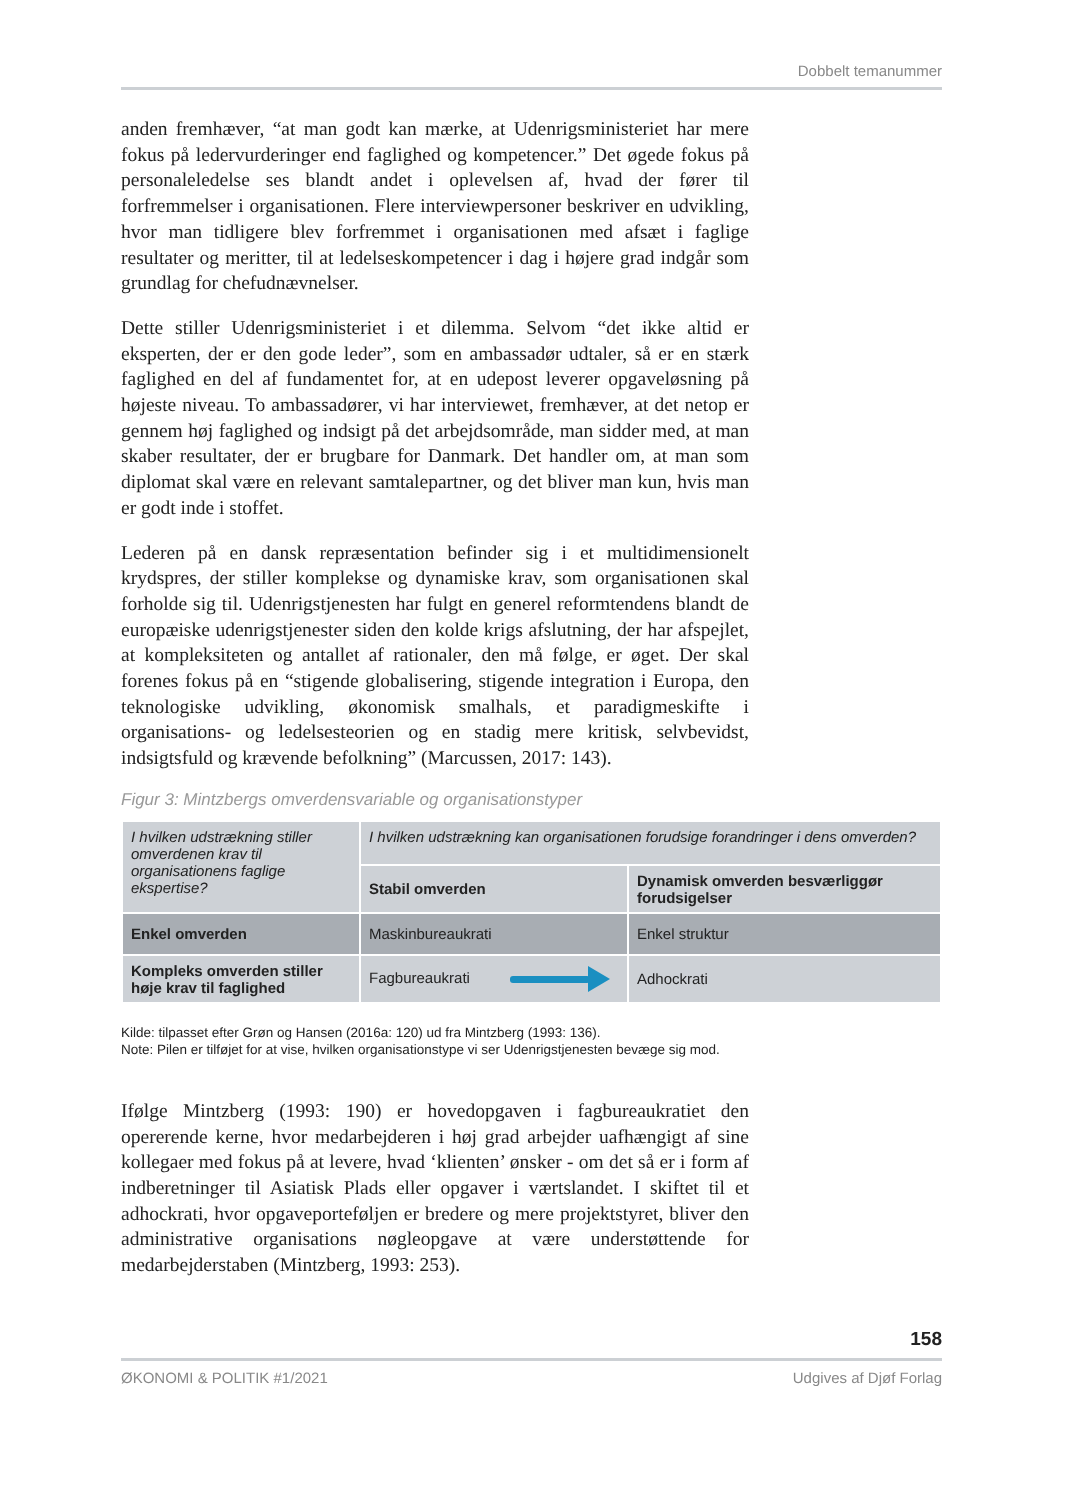Dobbelt temanummer
anden fremhæver, “at man godt kan mærke, at Udenrigsministeriet har mere fokus på ledervurderinger end faglighed og kompetencer.” Det øgede fokus på personaleledelse ses blandt andet i oplevelsen af, hvad der fører til forfremmelser i organisationen. Flere interviewpersoner beskriver en udvikling, hvor man tidligere blev forfremmet i organisationen med afsæt i faglige resultater og meritter, til at ledelseskompetencer i dag i højere grad indgår som grundlag for chefudnævnelser.
Dette stiller Udenrigsministeriet i et dilemma. Selvom “det ikke altid er eksperten, der er den gode leder”, som en ambassadør udtaler, så er en stærk faglighed en del af fundamentet for, at en udepost leverer opgaveløsning på højeste niveau. To ambassadører, vi har interviewet, fremhæver, at det netop er gennem høj faglighed og indsigt på det arbejdsområde, man sidder med, at man skaber resultater, der er brugbare for Danmark. Det handler om, at man som diplomat skal være en relevant samtalepartner, og det bliver man kun, hvis man er godt inde i stoffet.
Lederen på en dansk repræsentation befinder sig i et multidimensionelt krydspres, der stiller komplekse og dynamiske krav, som organisationen skal forholde sig til. Udenrigstjenesten har fulgt en generel reformtendens blandt de europæiske udenrigstjenester siden den kolde krigs afslutning, der har afspejlet, at kompleksiteten og antallet af rationaler, den må følge, er øget. Der skal forenes fokus på en “stigende globalisering, stigende integration i Europa, den teknologiske udvikling, økonomisk smalhals, et paradigmeskifte i organisations- og ledelsesteorien og en stadig mere kritisk, selvbevidst, indsigtsfuld og krævende befolkning” (Marcussen, 2017: 143).
Figur 3: Mintzbergs omverdensvariable og organisationstyper
| I hvilken udstrækning stiller omverdenen krav til organisationens faglige ekspertise? | I hvilken udstrækning kan organisationen forudsige forandringer i dens omverden? | |
| | Stabil omverden | Dynamisk omverden besværliggør forudsigelser |
| Enkel omverden | Maskinbureaukrati | Enkel struktur |
| Kompleks omverden stiller høje krav til faglighed | Fagbureaukrati | Adhockrati |
Kilde: tilpasset efter Grøn og Hansen (2016a: 120) ud fra Mintzberg (1993: 136).
Note: Pilen er tilføjet for at vise, hvilken organisationstype vi ser Udenrigstjenesten bevæge sig mod.
Ifølge Mintzberg (1993: 190) er hovedopgaven i fagbureaukratiet den opererende kerne, hvor medarbejderen i høj grad arbejder uafhængigt af sine kollegaer med fokus på at levere, hvad ‘klienten’ ønsker - om det så er i form af indberetninger til Asiatisk Plads eller opgaver i værtslandet. I skiftet til et adhockrati, hvor opgaveporteføljen er bredere og mere projektstyret, bliver den administrative organisations nøgleopgave at være understøttende for medarbejderstaben (Mintzberg, 1993: 253).
158
ØKONOMI & POLITIK #1/2021 Udgives af Djøf Forlag